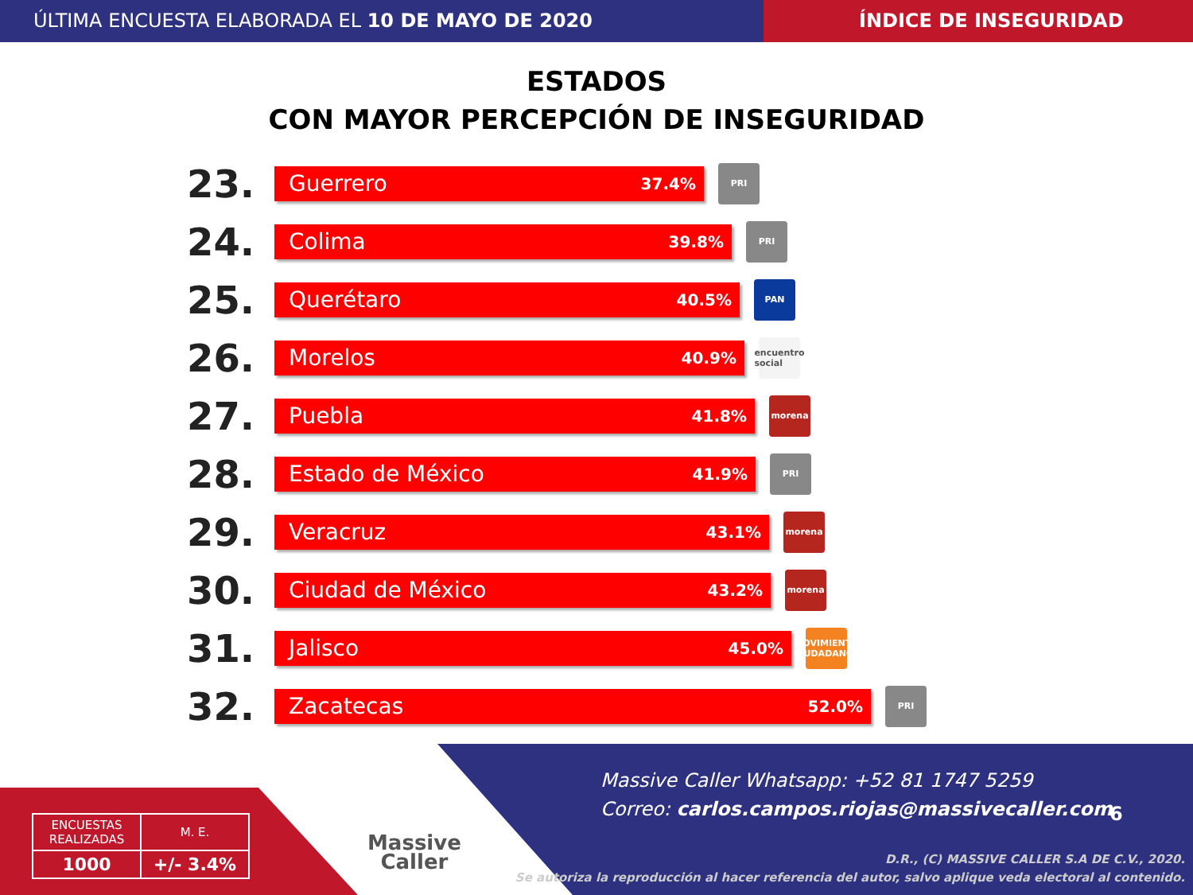ÚLTIMA ENCUESTA ELABORADA EL 10 DE MAYO DE 2020
ÍNDICE DE INSEGURIDAD
ESTADOS
CON MAYOR PERCEPCIÓN DE INSEGURIDAD
23.
Guerrero 37.4%
PRI
24.
Colima 39.8%
PRI
25.
Querétaro 40.5%
PAN
26.
Morelos 40.9%
encuentro social
27.
Puebla 41.8%
morena
28.
Estado de México 41.9%
PRI
29.
Veracruz 43.1%
morena
30.
Ciudad de México 43.2%
morena
31.
Jalisco 45.0%
MOVIMIENTO CIUDADANO
32.
Zacatecas 52.0%
PRI
| ENCUESTAS REALIZADAS | M. E. |
| 1000 | +/- 3.4% |
Massive
Caller
Massive Caller Whatsapp: +52 81 1747 5259
Correo: carlos.campos.riojas@massivecaller.com
6
D.R., (C) MASSIVE CALLER S.A DE C.V., 2020.
Se autoriza la reproducción al hacer referencia del autor, salvo aplique veda electoral al contenido.